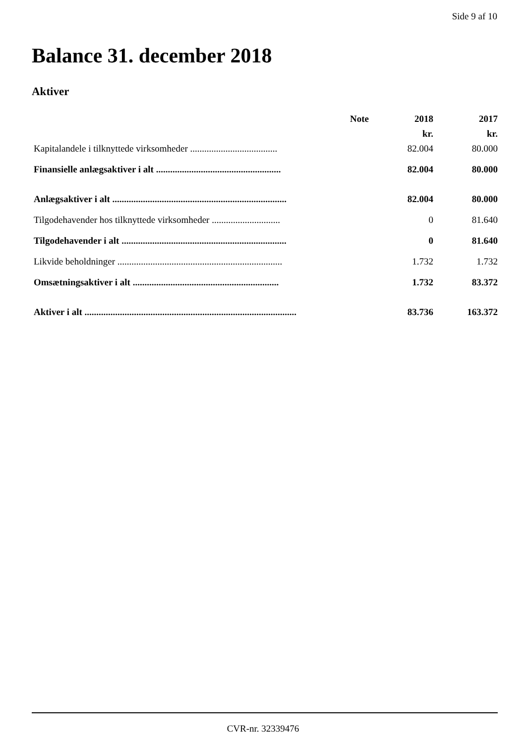Side 9 af 10
Balance 31. december 2018
Aktiver
| | Note | 2018 | 2017 |
| --- | --- | --- | --- |
| | | kr. | kr. |
| Kapitalandele i tilknyttede virksomheder ..................................... | | 82.004 | 80.000 |
| Finansielle anlægsaktiver i alt ..................................................... | | 82.004 | 80.000 |
| Anlægsaktiver i alt .......................................................................... | | 82.004 | 80.000 |
| Tilgodehavender hos tilknyttede virksomheder ............................. | | 0 | 81.640 |
| Tilgodehavender i alt ...................................................................... | | 0 | 81.640 |
| Likvide beholdninger ...................................................................... | | 1.732 | 1.732 |
| Omsætningsaktiver i alt .............................................................. | | 1.732 | 83.372 |
| Aktiver i alt .......................................................................................... | | 83.736 | 163.372 |
CVR-nr. 32339476